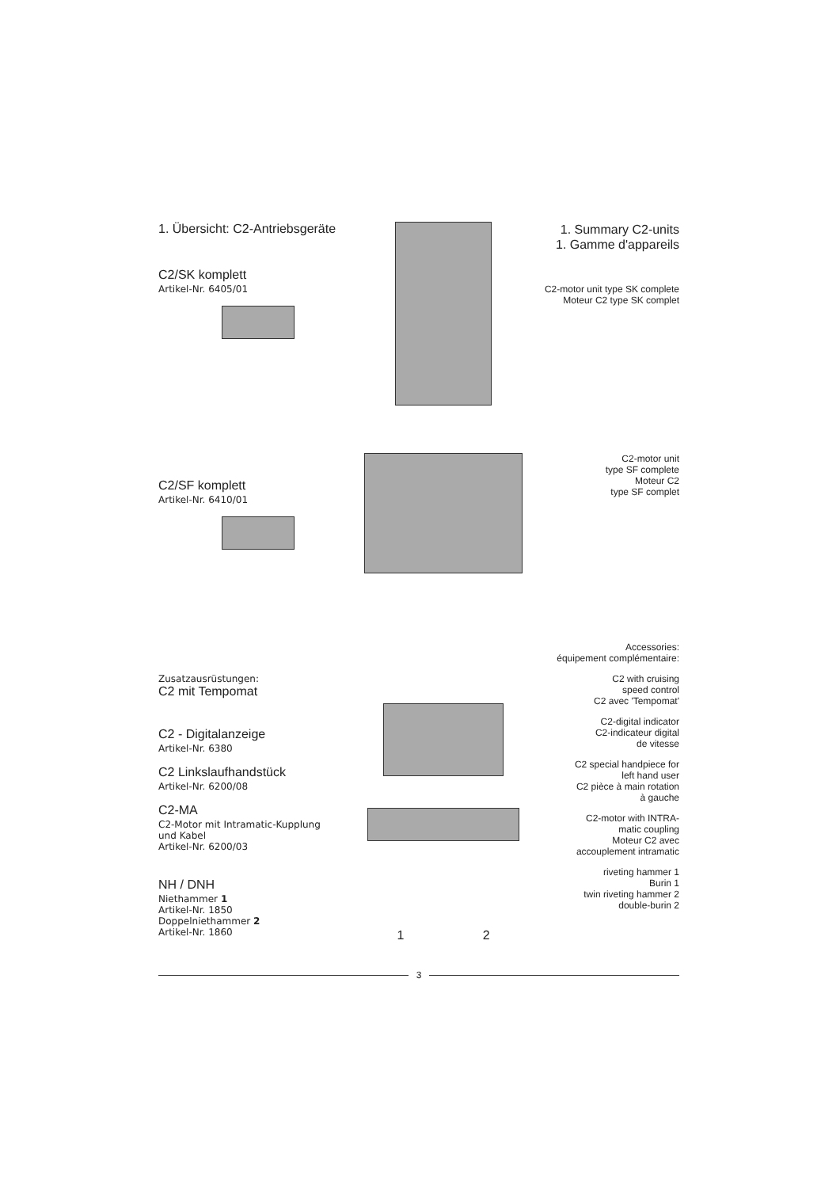1. Übersicht: C2-Antriebsgeräte
C2/SK komplett
Artikel-Nr. 6405/01
1. Summary C2-units
1. Gamme d'appareils
C2-motor unit type SK complete
Moteur C2 type SK complet
C2/SF komplett
Artikel-Nr. 6410/01
C2-motor unit
type SF complete
Moteur C2
type SF complet
Zusatzausrüstungen:
C2 mit Tempomat
C2 - Digitalanzeige
Artikel-Nr. 6380
C2 Linkslaufhandstück
Artikel-Nr. 6200/08
C2-MA
C2-Motor mit Intramatic-Kupplung
und Kabel
Artikel-Nr. 6200/03
NH / DNH
Niethammer 1
Artikel-Nr. 1850
Doppelniethammer 2
Artikel-Nr. 1860
1 2
Accessories:
équipement complémentaire:
C2 with cruising
speed control
C2 avec 'Tempomat'
C2-digital indicator
C2-indicateur digital
de vitesse
C2 special handpiece for
left hand user
C2 pièce à main rotation
à gauche
C2-motor with INTRA-
matic coupling
Moteur C2 avec
accouplement intramatic
riveting hammer 1
Burin 1
twin riveting hammer 2
double-burin 2
3